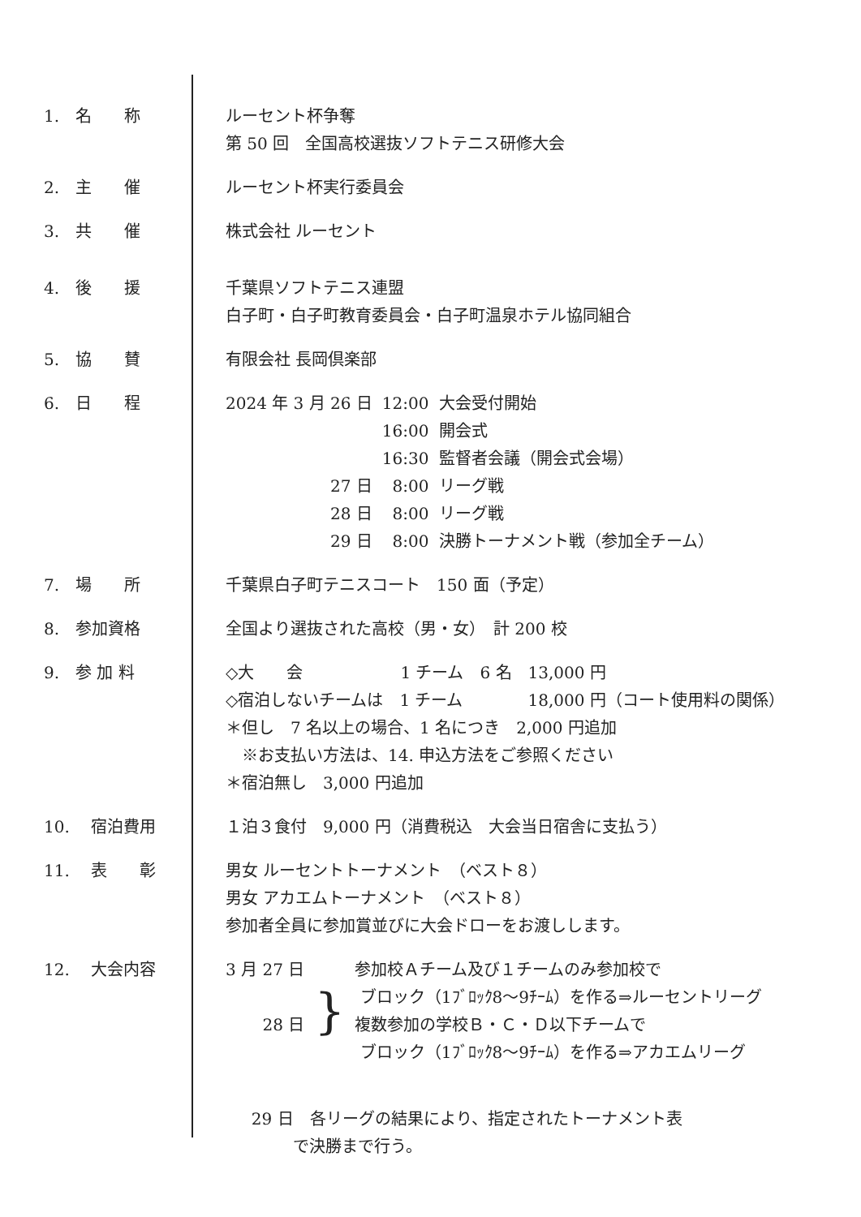1.　名　　称
ルーセント杯争奪 第 50 回　全国高校選抜ソフトテニス研修大会
2.　主　　催
ルーセント杯実行委員会
3.　共　　催
株式会社 ルーセント
4.　後　　援
千葉県ソフトテニス連盟 白子町・白子町教育委員会・白子町温泉ホテル協同組合
5.　協　　賛
有限会社 長岡倶楽部
6.　日　　程
| 2024 年 3 月 26 日 | 12:00 | 大会受付開始 |
| | 16:00 | 開会式 |
| | 16:30 | 監督者会議（開会式会場） |
| 27 日 | 8:00 | リーグ戦 |
| 28 日 | 8:00 | リーグ戦 |
| 29 日 | 8:00 | 決勝トーナメント戦（参加全チーム） |
7.　場　　所
千葉県白子町テニスコート　150 面（予定）
8.　参加資格
全国より選抜された高校（男・女）　計 200 校
9.　参 加 料
◇大　　会　　　　　　1 チーム　6 名　13,000 円 ◇宿泊しないチームは　1 チーム　　　　18,000 円（コート使用料の関係） ＊但し　7 名以上の場合、1 名につき　2,000 円追加 　※お支払い方法は、14. 申込方法をご参照ください ＊宿泊無し　3,000 円追加
10.　 宿泊費用
１泊３食付　9,000 円（消費税込　大会当日宿舎に支払う）
11.　 表　　彰
男女 ルーセントトーナメント　（ベスト８） 男女 アカエムトーナメント　（ベスト８） 参加者全員に参加賞並びに大会ドローをお渡しします。
12.　 大会内容
| 3 月 27 日 | } | 参加校Ａチーム及び１チームのみ参加校で |
| | | ブロック（1ﾌﾞﾛｯｸ8～9ﾁｰﾑ）を作る⇒ルーセントリーグ |
| 28 日 | | 複数参加の学校Ｂ・Ｃ・Ｄ以下チームで |
| | | ブロック（1ﾌﾞﾛｯｸ8～9ﾁｰﾑ）を作る⇒アカエムリーグ |
29 日　各リーグの結果により、指定されたトーナメント表 で決勝まで行う。